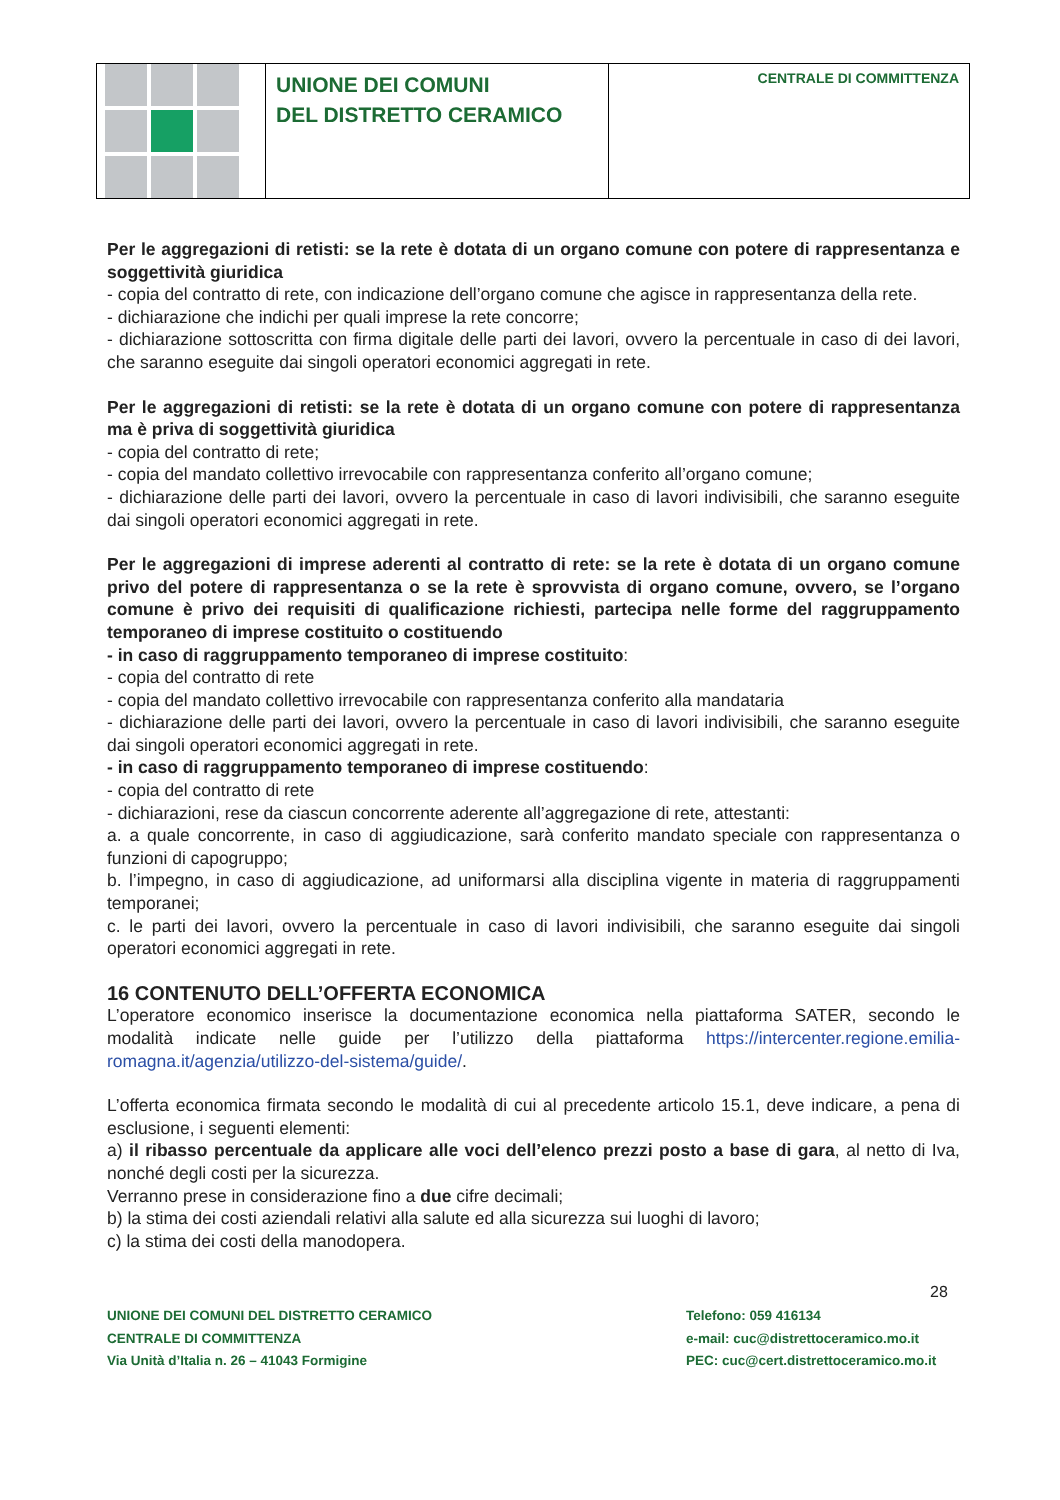UNIONE DEI COMUNI
DEL DISTRETTO CERAMICO
CENTRALE DI COMMITTENZA
Per le aggregazioni di retisti: se la rete è dotata di un organo comune con potere di rappresentanza e soggettività giuridica
- copia del contratto di rete, con indicazione dell’organo comune che agisce in rappresentanza della rete.
- dichiarazione che indichi per quali imprese la rete concorre;
- dichiarazione sottoscritta con firma digitale delle parti dei lavori, ovvero la percentuale in caso di dei lavori, che saranno eseguite dai singoli operatori economici aggregati in rete.
Per le aggregazioni di retisti: se la rete è dotata di un organo comune con potere di rappresentanza ma è priva di soggettività giuridica
- copia del contratto di rete;
- copia del mandato collettivo irrevocabile con rappresentanza conferito all’organo comune;
- dichiarazione delle parti dei lavori, ovvero la percentuale in caso di lavori indivisibili, che saranno eseguite dai singoli operatori economici aggregati in rete.
Per le aggregazioni di imprese aderenti al contratto di rete: se la rete è dotata di un organo comune privo del potere di rappresentanza o se la rete è sprovvista di organo comune, ovvero, se l’organo comune è privo dei requisiti di qualificazione richiesti, partecipa nelle forme del raggruppamento temporaneo di imprese costituito o costituendo
- in caso di raggruppamento temporaneo di imprese costituito:
- copia del contratto di rete
- copia del mandato collettivo irrevocabile con rappresentanza conferito alla mandataria
- dichiarazione delle parti dei lavori, ovvero la percentuale in caso di lavori indivisibili, che saranno eseguite dai singoli operatori economici aggregati in rete.
- in caso di raggruppamento temporaneo di imprese costituendo:
- copia del contratto di rete
- dichiarazioni, rese da ciascun concorrente aderente all’aggregazione di rete, attestanti:
a. a quale concorrente, in caso di aggiudicazione, sarà conferito mandato speciale con rappresentanza o funzioni di capogruppo;
b. l’impegno, in caso di aggiudicazione, ad uniformarsi alla disciplina vigente in materia di raggruppamenti temporanei;
c. le parti dei lavori, ovvero la percentuale in caso di lavori indivisibili, che saranno eseguite dai singoli operatori economici aggregati in rete.
16 CONTENUTO DELL’OFFERTA ECONOMICA
L’operatore economico inserisce la documentazione economica nella piattaforma SATER, secondo le modalità indicate nelle guide per l’utilizzo della piattaforma https://intercenter.regione.emilia-romagna.it/agenzia/utilizzo-del-sistema/guide/.
L’offerta economica firmata secondo le modalità di cui al precedente articolo 15.1, deve indicare, a pena di esclusione, i seguenti elementi:
a) il ribasso percentuale da applicare alle voci dell’elenco prezzi posto a base di gara, al netto di Iva, nonché degli costi per la sicurezza.
Verranno prese in considerazione fino a due cifre decimali;
b) la stima dei costi aziendali relativi alla salute ed alla sicurezza sui luoghi di lavoro;
c) la stima dei costi della manodopera.
28
UNIONE DEI COMUNI DEL DISTRETTO CERAMICO
CENTRALE DI COMMITTENZA
Via Unità d’Italia n. 26 – 41043 Formigine
Telefono: 059 416134
e-mail: cuc@distrettoceramico.mo.it
PEC: cuc@cert.distrettoceramico.mo.it